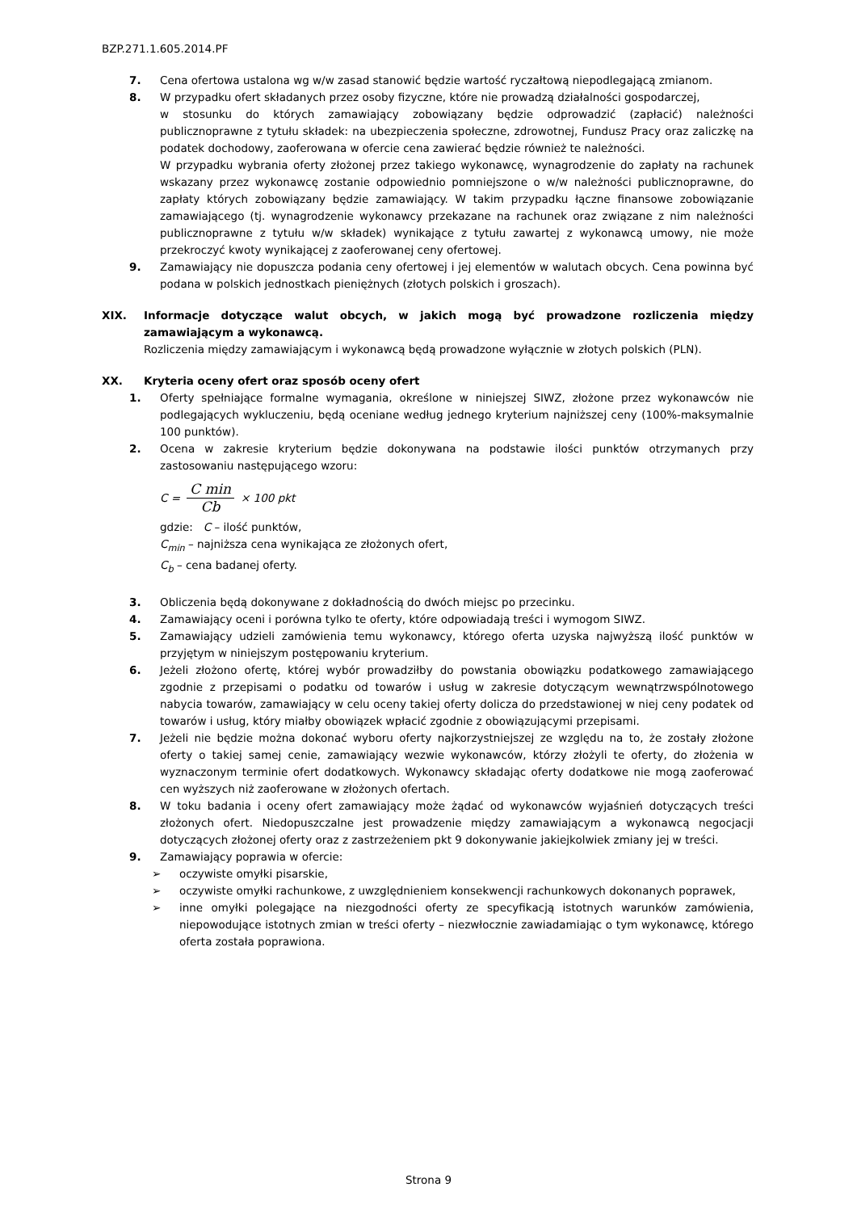BZP.271.1.605.2014.PF
7. Cena ofertowa ustalona wg w/w zasad stanowić będzie wartość ryczałtową niepodlegającą zmianom.
8. W przypadku ofert składanych przez osoby fizyczne, które nie prowadzą działalności gospodarczej,
w stosunku do których zamawiający zobowiązany będzie odprowadzić (zapłacić) należności publicznoprawne z tytułu składek: na ubezpieczenia społeczne, zdrowotnej, Fundusz Pracy oraz zaliczkę na podatek dochodowy, zaoferowana w ofercie cena zawierać będzie również te należności.
W przypadku wybrania oferty złożonej przez takiego wykonawcę, wynagrodzenie do zapłaty na rachunek wskazany przez wykonawcę zostanie odpowiednio pomniejszone o w/w należności publicznoprawne, do zapłaty których zobowiązany będzie zamawiający. W takim przypadku łączne finansowe zobowiązanie zamawiającego (tj. wynagrodzenie wykonawcy przekazane na rachunek oraz związane z nim należności publicznoprawne z tytułu w/w składek) wynikające z tytułu zawartej z wykonawcą umowy, nie może przekroczyć kwoty wynikającej z zaoferowanej ceny ofertowej.
9. Zamawiający nie dopuszcza podania ceny ofertowej i jej elementów w walutach obcych. Cena powinna być podana w polskich jednostkach pieniężnych (złotych polskich i groszach).
XIX. Informacje dotyczące walut obcych, w jakich mogą być prowadzone rozliczenia między zamawiającym a wykonawcą.
Rozliczenia między zamawiającym i wykonawcą będą prowadzone wyłącznie w złotych polskich (PLN).
XX. Kryteria oceny ofert oraz sposób oceny ofert
1. Oferty spełniające formalne wymagania, określone w niniejszej SIWZ, złożone przez wykonawców nie podlegających wykluczeniu, będą oceniane według jednego kryterium najniższej ceny (100%-maksymalnie 100 punktów).
2. Ocena w zakresie kryterium będzie dokonywana na podstawie ilości punktów otrzymanych przy zastosowaniu następującego wzoru:
C = C min Cb × 100 pkt
gdzie: C – ilość punktów,
C<sub>min</sub> – najniższa cena wynikająca ze złożonych ofert,
C<sub>b</sub> – cena badanej oferty.
3. Obliczenia będą dokonywane z dokładnością do dwóch miejsc po przecinku.
4. Zamawiający oceni i porówna tylko te oferty, które odpowiadają treści i wymogom SIWZ.
5. Zamawiający udzieli zamówienia temu wykonawcy, którego oferta uzyska najwyższą ilość punktów w przyjętym w niniejszym postępowaniu kryterium.
6. Jeżeli złożono ofertę, której wybór prowadziłby do powstania obowiązku podatkowego zamawiającego zgodnie z przepisami o podatku od towarów i usług w zakresie dotyczącym wewnątrzwspólnotowego nabycia towarów, zamawiający w celu oceny takiej oferty dolicza do przedstawionej w niej ceny podatek od towarów i usług, który miałby obowiązek wpłacić zgodnie z obowiązującymi przepisami.
7. Jeżeli nie będzie można dokonać wyboru oferty najkorzystniejszej ze względu na to, że zostały złożone oferty o takiej samej cenie, zamawiający wezwie wykonawców, którzy złożyli te oferty, do złożenia w wyznaczonym terminie ofert dodatkowych. Wykonawcy składając oferty dodatkowe nie mogą zaoferować cen wyższych niż zaoferowane w złożonych ofertach.
8. W toku badania i oceny ofert zamawiający może żądać od wykonawców wyjaśnień dotyczących treści złożonych ofert. Niedopuszczalne jest prowadzenie między zamawiającym a wykonawcą negocjacji dotyczących złożonej oferty oraz z zastrzeżeniem pkt 9 dokonywanie jakiejkolwiek zmiany jej w treści.
9. Zamawiający poprawia w ofercie:
➢ oczywiste omyłki pisarskie,
➢ oczywiste omyłki rachunkowe, z uwzględnieniem konsekwencji rachunkowych dokonanych poprawek,
➢ inne omyłki polegające na niezgodności oferty ze specyfikacją istotnych warunków zamówienia, niepowodujące istotnych zmian w treści oferty – niezwłocznie zawiadamiając o tym wykonawcę, którego oferta została poprawiona.
Strona 9